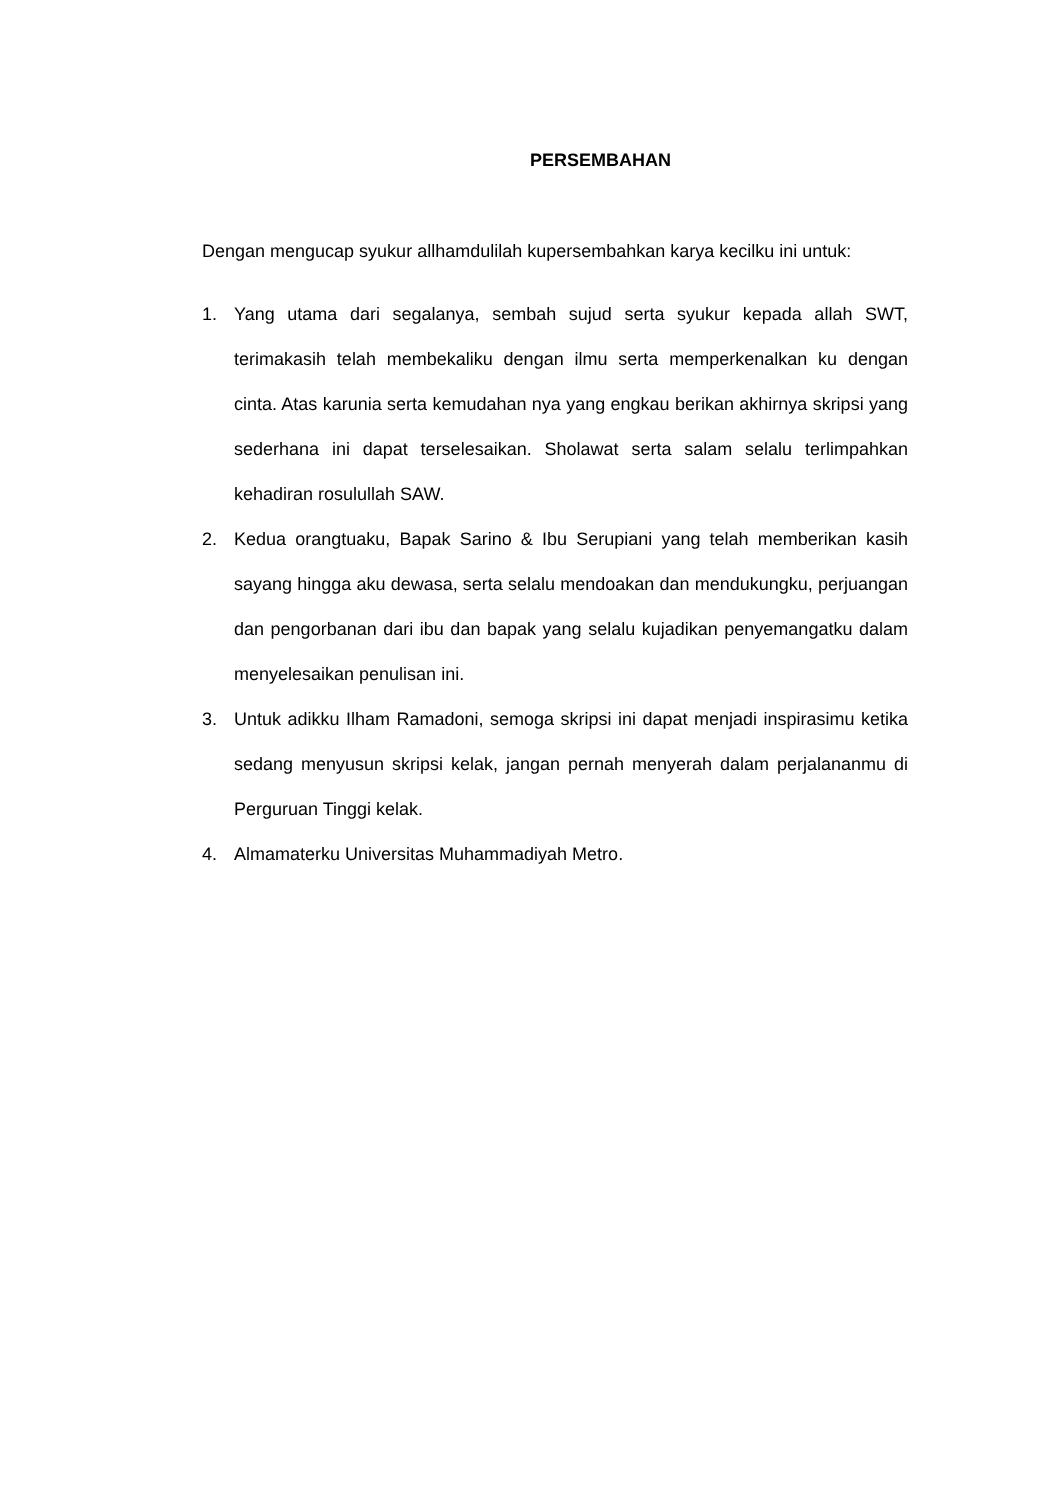PERSEMBAHAN
Dengan mengucap syukur allhamdulilah kupersembahkan karya kecilku ini untuk:
1. Yang utama dari segalanya, sembah sujud serta syukur kepada allah SWT, terimakasih telah membekaliku dengan ilmu serta memperkenalkan ku dengan cinta. Atas karunia serta kemudahan nya yang engkau berikan akhirnya skripsi yang sederhana ini dapat terselesaikan. Sholawat serta salam selalu terlimpahkan kehadiran rosulullah SAW.
2. Kedua orangtuaku, Bapak Sarino & Ibu Serupiani yang telah memberikan kasih sayang hingga aku dewasa, serta selalu mendoakan dan mendukungku, perjuangan dan pengorbanan dari ibu dan bapak yang selalu kujadikan penyemangatku dalam menyelesaikan penulisan ini.
3. Untuk adikku Ilham Ramadoni, semoga skripsi ini dapat menjadi inspirasimu ketika sedang menyusun skripsi kelak, jangan pernah menyerah dalam perjalananmu di Perguruan Tinggi kelak.
4. Almamaterku Universitas Muhammadiyah Metro.